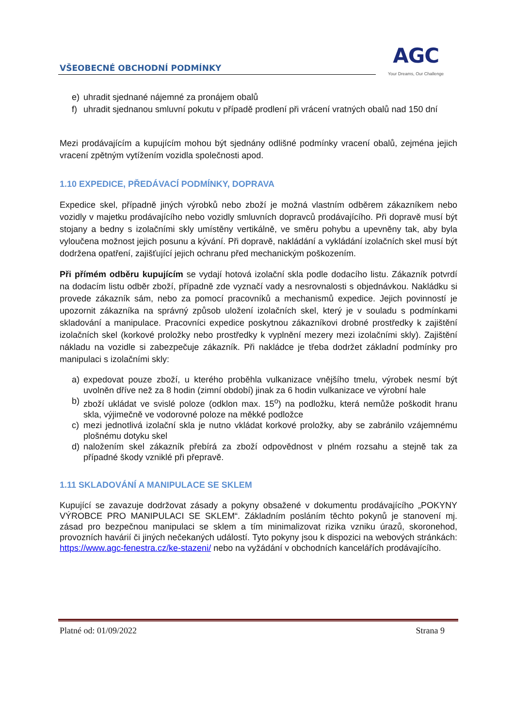VŠEOBECNÉ OBCHODNÍ PODMÍNKY
AGC
Your Dreams, Our Challenge
e) uhradit sjednané nájemné za pronájem obalů
f) uhradit sjednanou smluvní pokutu v případě prodlení při vrácení vratných obalů nad 150 dní
Mezi prodávajícím a kupujícím mohou být sjednány odlišné podmínky vracení obalů, zejména jejich vracení zpětným vytížením vozidla společnosti apod.
1.10 EXPEDICE, PŘEDÁVACÍ PODMÍNKY, DOPRAVA
Expedice skel, případně jiných výrobků nebo zboží je možná vlastním odběrem zákazníkem nebo vozidly v majetku prodávajícího nebo vozidly smluvních dopravců prodávajícího. Při dopravě musí být stojany a bedny s izolačními skly umístěny vertikálně, ve směru pohybu a upevněny tak, aby byla vyloučena možnost jejich posunu a kývání. Při dopravě, nakládání a vykládání izolačních skel musí být dodržena opatření, zajišťující jejich ochranu před mechanickým poškozením.
Při přímém odběru kupujícím se vydají hotová izolační skla podle dodacího listu. Zákazník potvrdí na dodacím listu odběr zboží, případně zde vyznačí vady a nesrovnalosti s objednávkou. Nakládku si provede zákazník sám, nebo za pomocí pracovníků a mechanismů expedice. Jejich povinností je upozornit zákazníka na správný způsob uložení izolačních skel, který je v souladu s podmínkami skladování a manipulace. Pracovníci expedice poskytnou zákazníkovi drobné prostředky k zajištění izolačních skel (korkové proložky nebo prostředky k vyplnění mezery mezi izolačními skly). Zajištění nákladu na vozidle si zabezpečuje zákazník. Při nakládce je třeba dodržet základní podmínky pro manipulaci s izolačními skly:
a) expedovat pouze zboží, u kterého proběhla vulkanizace vnějšího tmelu, výrobek nesmí být uvolněn dříve než za 8 hodin (zimní období) jinak za 6 hodin vulkanizace ve výrobní hale
b) zboží ukládat ve svislé poloze (odklon max. 15<sup>o</sup>) na podložku, která nemůže poškodit hranu skla, výjimečně ve vodorovné poloze na měkké podložce
c) mezi jednotlivá izolační skla je nutno vkládat korkové proložky, aby se zabránilo vzájemnému plošnému dotyku skel
d) naložením skel zákazník přebírá za zboží odpovědnost v plném rozsahu a stejně tak za případné škody vzniklé při přepravě.
1.11 SKLADOVÁNÍ A MANIPULACE SE SKLEM
Kupující se zavazuje dodržovat zásady a pokyny obsažené v dokumentu prodávajícího „POKYNY VÝROBCE PRO MANIPULACI SE SKLEM“. Základním posláním těchto pokynů je stanovení mj. zásad pro bezpečnou manipulaci se sklem a tím minimalizovat rizika vzniku úrazů, skoronehod, provozních havárií či jiných nečekaných událostí. Tyto pokyny jsou k dispozici na webových stránkách: https://www.agc-fenestra.cz/ke-stazeni/ nebo na vyžádání v obchodních kancelářích prodávajícího.
Platné od: 01/09/2022 Strana 9